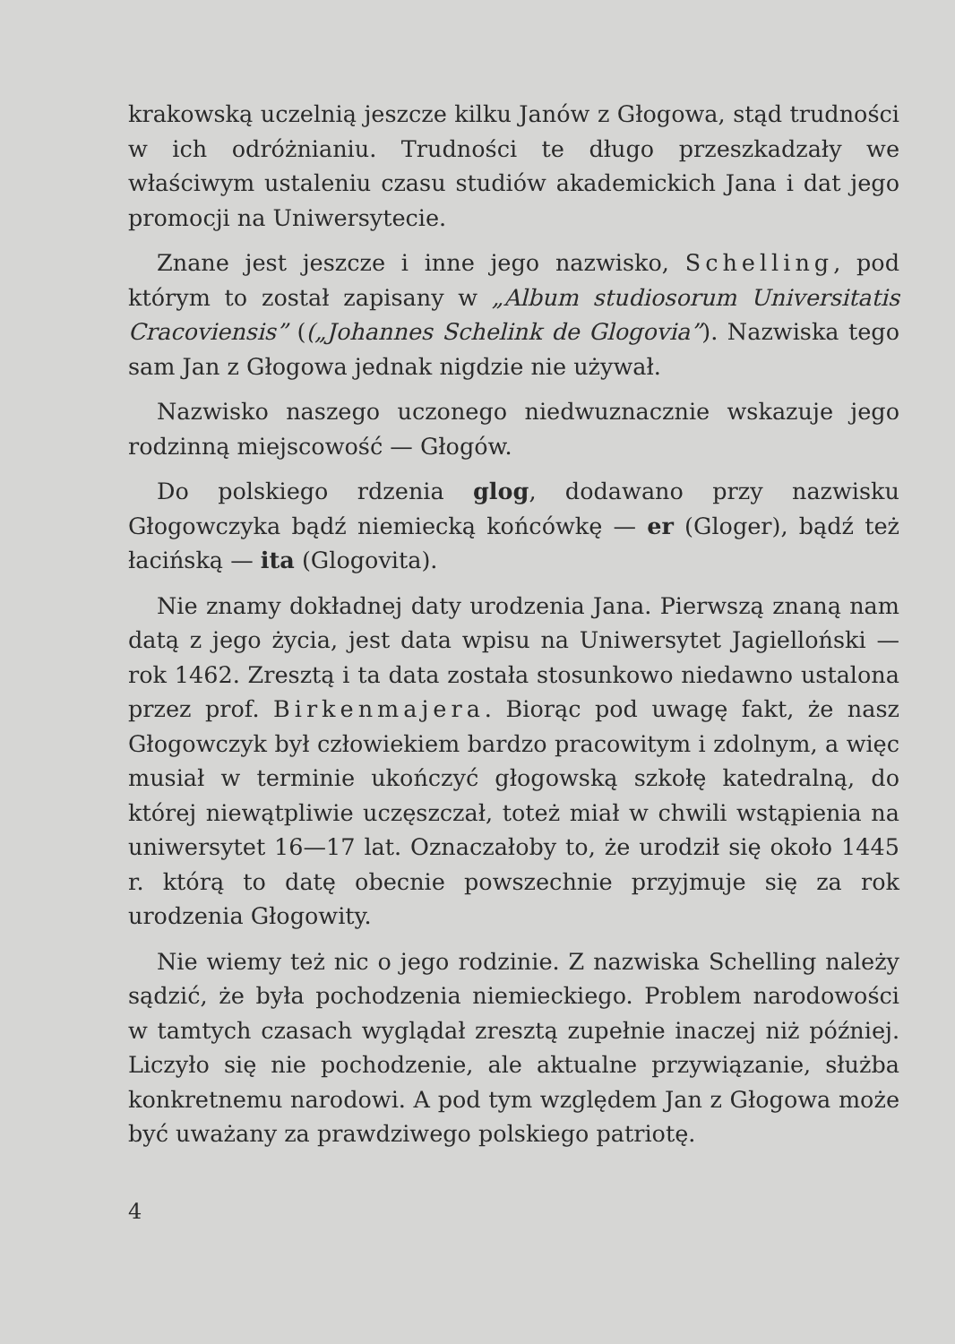krakowską uczelnią jeszcze kilku Janów z Głogowa, stąd trudności w ich odróżnianiu. Trudności te długo przeszkadzały we właściwym ustaleniu czasu studiów akademickich Jana i dat jego promocji na Uniwersytecie.
Znane jest jeszcze i inne jego nazwisko, Schelling, pod którym to został zapisany w „Album studiosorum Universitatis Cracoviensis” ((„Johannes Schelink de Glogovia”). Nazwiska tego sam Jan z Głogowa jednak nigdzie nie używał.
Nazwisko naszego uczonego niedwuznacznie wskazuje jego rodzinną miejscowość — Głogów.
Do polskiego rdzenia glog, dodawano przy nazwisku Głogowczyka bądź niemiecką końcówkę — er (Gloger), bądź też łacińską — ita (Glogovita).
Nie znamy dokładnej daty urodzenia Jana. Pierwszą znaną nam datą z jego życia, jest data wpisu na Uniwersytet Jagielloński — rok 1462. Zresztą i ta data została stosunkowo niedawno ustalona przez prof. Birkenmajera. Biorąc pod uwagę fakt, że nasz Głogowczyk był człowiekiem bardzo pracowitym i zdolnym, a więc musiał w terminie ukończyć głogowską szkołę katedralną, do której niewątpliwie uczęszczał, toteż miał w chwili wstąpienia na uniwersytet 16—17 lat. Oznaczałoby to, że urodził się około 1445 r. którą to datę obecnie powszechnie przyjmuje się za rok urodzenia Głogowity.
Nie wiemy też nic o jego rodzinie. Z nazwiska Schelling należy sądzić, że była pochodzenia niemieckiego. Problem narodowości w tamtych czasach wyglądał zresztą zupełnie inaczej niż później. Liczyło się nie pochodzenie, ale aktualne przywiązanie, służba konkretnemu narodowi. A pod tym względem Jan z Głogowa może być uważany za prawdziwego polskiego patriotę.
4